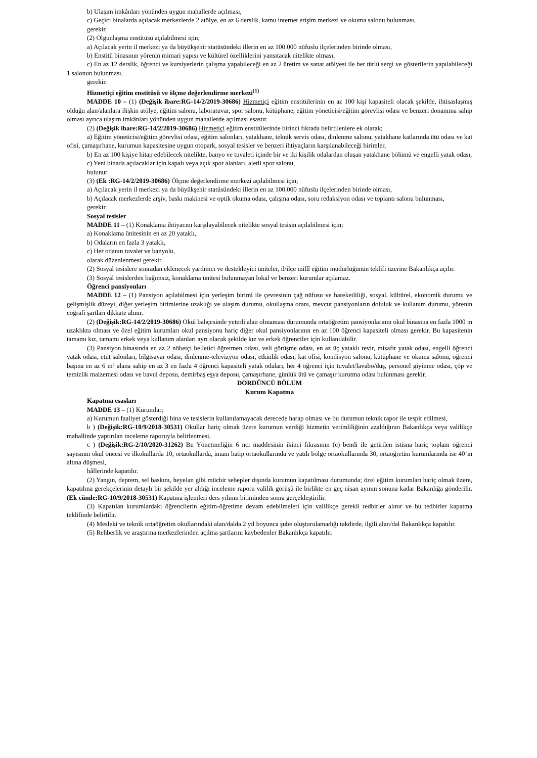b) Ulaşım imkânları yönünden uygun mahallerde açılması,
c) Geçici binalarda açılacak merkezlerde 2 atölye, en az 6 derslik, kamu internet erişim merkezi ve okuma salonu bulunması,
gerekir.
(2) Olgunlaşma enstitüsü açılabilmesi için;
a) Açılacak yerin il merkezi ya da büyükşehir statüsündeki illerin en az 100.000 nüfuslu ilçelerinden birinde olması,
b) Enstitü binasının yörenin mimari yapısı ve kültürel özelliklerini yansıtacak nitelikte olması,
c) En az 12 derslik, öğrenci ve kursiyerlerin çalışma yapabileceği en az 2 üretim ve sanat atölyesi ile her türlü sergi ve gösterilerin yapılabileceği 1 salonun bulunması,
gerekir.
Hizmetiçi eğitim enstitüsü ve ölçme değerlendirme merkezi<sup>(1)</sup>
MADDE 10 – (1) (Değişik ibare:RG-14/2/2019-30686) Hizmetiçi eğitim enstitülerinin en az 100 kişi kapasiteli olacak şekilde, ihtisaslaşmış olduğu alan/alanlara ilişkin atölye, eğitim salonu, laboratuvar, spor salonu, kütüphane, eğitim yöneticisi/eğitim görevlisi odası ve benzeri donanıma sahip olması ayrıca ulaşım imkânları yönünden uygun mahallerde açılması esastır.
(2) (Değişik ibare:RG-14/2/2019-30686) Hizmetiçi eğitim enstitülerinde birinci fıkrada belirtilenlere ek olarak;
a) Eğitim yöneticisi/eğitim görevlisi odası, eğitim salonları, yatakhane, teknik servis odası, dinlenme salonu, yatakhane katlarında ütü odası ve kat ofisi, çamaşırhane, kurumun kapasitesine uygun otopark, sosyal tesisler ve benzeri ihtiyaçların karşılanabileceği birimler,
b) En az 100 kişiye hitap edebilecek nitelikte, banyo ve tuvaleti içinde bir ve iki kişilik odalardan oluşan yatakhane bölümü ve engelli yatak odası,
c) Yeni binada açılacaklar için kapalı veya açık spor alanları, aletli spor salonu,
bulunur.
(3) (Ek :RG-14/2/2019-30686) Ölçme değerlendirme merkezi açılabilmesi için;
a) Açılacak yerin il merkezi ya da büyükşehir statüsündeki illerin en az 100.000 nüfuslu ilçelerinden birinde olması,
b) Açılacak merkezlerde arşiv, baskı makinesi ve optik okuma odası, çalışma odası, soru redaksiyon odası ve toplantı salonu bulunması,
gerekir.
Sosyal tesisler
MADDE 11 – (1) Konaklama ihtiyacını karşılayabilecek nitelikte sosyal tesisin açılabilmesi için;
a) Konaklama ünitesinin en az 20 yataklı,
b) Odaların en fazla 3 yataklı,
c) Her odanın tuvalet ve banyolu,
olarak düzenlenmesi gerekir.
(2) Sosyal tesislere sonradan eklenecek yardımcı ve destekleyici üniteler, il/ilçe millî eğitim müdürlüğünün teklifi üzerine Bakanlıkça açılır.
(3) Sosyal tesislerden bağımsız, konaklama ünitesi bulunmayan lokal ve benzeri kurumlar açılamaz.
Öğrenci pansiyonları
MADDE 12 – (1) Pansiyon açılabilmesi için yerleşim birimi ile çevresinin çağ nüfusu ve hareketliliği, sosyal, kültürel, ekonomik durumu ve gelişmişlik düzeyi, diğer yerleşim birimlerine uzaklığı ve ulaşım durumu, okullaşma oranı, mevcut pansiyonların doluluk ve kullanım durumu, yörenin coğrafi şartları dikkate alınır.
(2) (Değişik:RG-14/2/2019-30686) Okul bahçesinde yeterli alan olmaması durumunda ortaöğretim pansiyonlarının okul binasına en fazla 1000 m uzaklıkta olması ve özel eğitim kurumları okul pansiyonu hariç diğer okul pansiyonlarının en az 100 öğrenci kapasiteli olması gerekir. Bu kapasitenin tamamı kız, tamamı erkek veya kullanım alanları ayrı olacak şekilde kız ve erkek öğrenciler için kullanılabilir.
(3) Pansiyon binasında en az 2 nöbetçi belletici öğretmen odası, veli görüşme odası, en az üç yataklı revir, misafir yatak odası, engelli öğrenci yatak odası, etüt salonları, bilgisayar odası, dinlenme-televizyon odası, etkinlik odası, kat ofisi, kondisyon salonu, kütüphane ve okuma salonu, öğrenci başına en az 6 m² alana sahip en az 3 en fazla 4 öğrenci kapasiteli yatak odaları, her 4 öğrenci için tuvalet/lavabo/duş, personel giyinme odası, çöp ve temizlik malzemesi odası ve bavul deposu, demirbaş eşya deposu, çamaşırhane, günlük ütü ve çamaşır kurutma odası bulunması gerekir.
DÖRDÜNCÜ BÖLÜM
Kurum Kapatma
Kapatma esasları
MADDE 13 – (1) Kurumlar;
a) Kurumun faaliyet gösterdiği bina ve tesislerin kullanılamayacak derecede harap olması ve bu durumun teknik rapor ile tespit edilmesi,
b ) (Değişik:RG-10/9/2018-30531) Okullar hariç olmak üzere kurumun verdiği hizmetin verimliliğinin azaldığının Bakanlıkça veya valilikçe mahallinde yaptırılan inceleme raporuyla belirlenmesi,
c ) (Değişik:RG-2/10/2020-31262) Bu Yönetmeliğin 6 ncı maddesinin ikinci fıkrasının (c) bendi ile getirilen istisna hariç toplam öğrenci sayısının okul öncesi ve ilkokullarda 10; ortaokullarda, imam hatip ortaokullarında ve yatılı bölge ortaokullarında 30, ortaöğretim kurumlarında ise 40’ın altına düşmesi,
hâllerinde kapatılır.
(2) Yangın, deprem, sel baskını, heyelan gibi mücbir sebepler dışında kurumun kapatılması durumunda; özel eğitim kurumları hariç olmak üzere, kapatılma gerekçelerinin detaylı bir şekilde yer aldığı inceleme raporu valilik görüşü ile birlikte en geç nisan ayının sonuna kadar Bakanlığa gönderilir. (Ek cümle:RG-10/9/2018-30531) Kapatma işlemleri ders yılının bitiminden sonra gerçekleştirilir.
(3) Kapatılan kurumlardaki öğrencilerin eğitim-öğretime devam edebilmeleri için valilikçe gerekli tedbirler alınır ve bu tedbirler kapatma teklifinde belirtilir.
(4) Mesleki ve teknik ortaöğretim okullarındaki alan/dalda 2 yıl boyunca şube oluşturulamadığı takdirde, ilgili alan/dal Bakanlıkça kapatılır.
(5) Rehberlik ve araştırma merkezlerinden açılma şartlarını kaybedenler Bakanlıkça kapatılır.